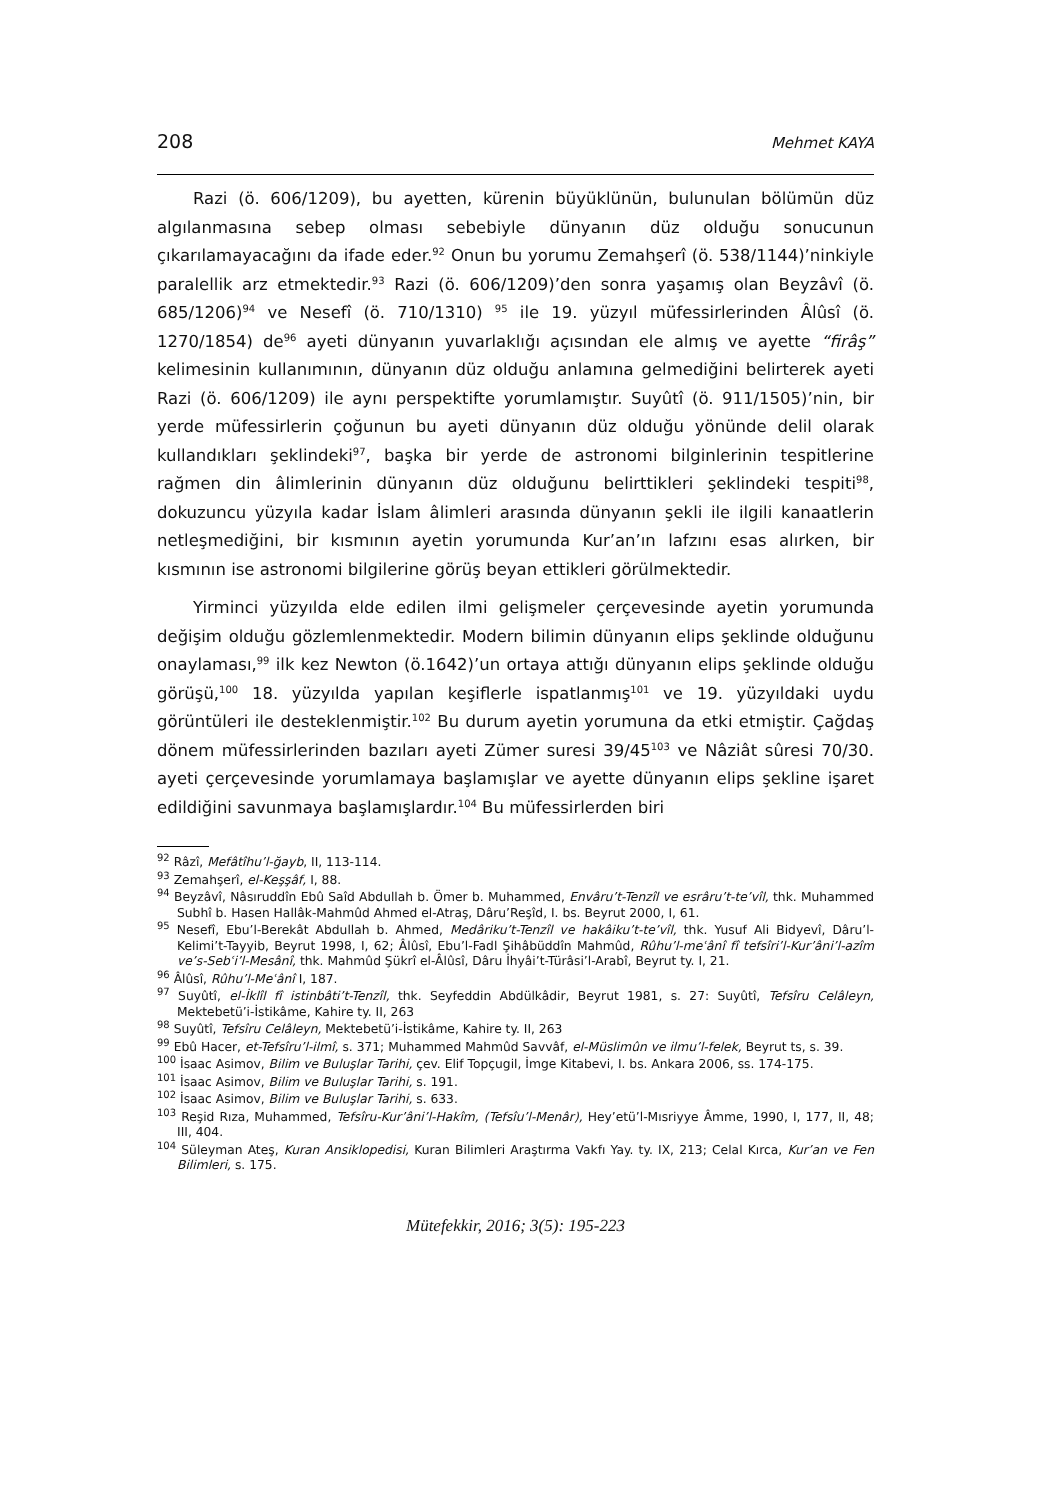208 Mehmet KAYA
Razi (ö. 606/1209), bu ayetten, kürenin büyüklünün, bulunulan bölümün düz algılanmasına sebep olması sebebiyle dünyanın düz olduğu sonucunun çıkarılamayacağını da ifade eder.<sup>92</sup> Onun bu yorumu Zemahşerî (ö. 538/1144)’ninkiyle paralellik arz etmektedir.<sup>93</sup> Razi (ö. 606/1209)’den sonra yaşamış olan Beyzâvî (ö. 685/1206)<sup>94</sup> ve Nesefî (ö. 710/1310) <sup>95</sup> ile 19. yüzyıl müfessirlerinden Âlûsî (ö. 1270/1854) de<sup>96</sup> ayeti dünyanın yuvarlaklığı açısından ele almış ve ayette “firâş” kelimesinin kullanımının, dünyanın düz olduğu anlamına gelmediğini belirterek ayeti Razi (ö. 606/1209) ile aynı perspektifte yorumlamıştır. Suyûtî (ö. 911/1505)’nin, bir yerde müfessirlerin çoğunun bu ayeti dünyanın düz olduğu yönünde delil olarak kullandıkları şeklindeki<sup>97</sup>, başka bir yerde de astronomi bilginlerinin tespitlerine rağmen din âlimlerinin dünyanın düz olduğunu belirttikleri şeklindeki tespiti<sup>98</sup>, dokuzuncu yüzyıla kadar İslam âlimleri arasında dünyanın şekli ile ilgili kanaatlerin netleşmediğini, bir kısmının ayetin yorumunda Kur’an’ın lafzını esas alırken, bir kısmının ise astronomi bilgilerine görüş beyan ettikleri görülmektedir.
Yirminci yüzyılda elde edilen ilmi gelişmeler çerçevesinde ayetin yorumunda değişim olduğu gözlemlenmektedir. Modern bilimin dünyanın elips şeklinde olduğunu onaylaması,<sup>99</sup> ilk kez Newton (ö.1642)’un ortaya attığı dünyanın elips şeklinde olduğu görüşü,<sup>100</sup> 18. yüzyılda yapılan keşiflerle ispatlanmış<sup>101</sup> ve 19. yüzyıldaki uydu görüntüleri ile desteklenmiştir.<sup>102</sup> Bu durum ayetin yorumuna da etki etmiştir. Çağdaş dönem müfessirlerinden bazıları ayeti Zümer suresi 39/45<sup>103</sup> ve Nâziât sûresi 70/30. ayeti çerçevesinde yorumlamaya başlamışlar ve ayette dünyanın elips şekline işaret edildiğini savunmaya başlamışlardır.<sup>104</sup> Bu müfessirlerden biri
<sup>92</sup> Râzî, Mefâtîhu’l-ğayb, II, 113-114.
<sup>93</sup> Zemahşerî, el-Keşşâf, I, 88.
<sup>94</sup> Beyzâvî, Nâsıruddîn Ebû Saîd Abdullah b. Ömer b. Muhammed, Envâru’t-Tenzîl ve esrâru’t-te’vîl, thk. Muhammed Subhî b. Hasen Hallâk-Mahmûd Ahmed el-Atraş, Dâru’Reşîd, I. bs. Beyrut 2000, I, 61.
<sup>95</sup> Nesefî, Ebu’l-Berekât Abdullah b. Ahmed, Medâriku’t-Tenzîl ve hakâiku’t-te’vîl, thk. Yusuf Ali Bidyevî, Dâru’l-Kelimi’t-Tayyib, Beyrut 1998, I, 62; Âlûsî, Ebu’l-Fadl Şihâbüddîn Mahmûd, Rûhu’l-meʿânî fî tefsîri’l-Kur’âni’l-azîm ve’s-Sebʿi’l-Mesânî, thk. Mahmûd Şükrî el-Âlûsî, Dâru İhyâi’t-Türâsi’l-Arabî, Beyrut ty. I, 21.
<sup>96</sup> Âlûsî, Rûhu’l-Meʿânî I, 187.
<sup>97</sup> Suyûtî, el-İklîl fî istinbâti’t-Tenzîl, thk. Seyfeddin Abdülkâdir, Beyrut 1981, s. 27: Suyûtî, Tefsîru Celâleyn, Mektebetü’i-İstikâme, Kahire ty. II, 263
<sup>98</sup> Suyûtî, Tefsîru Celâleyn, Mektebetü’i-İstikâme, Kahire ty. II, 263
<sup>99</sup> Ebû Hacer, et-Tefsîru’l-ilmî, s. 371; Muhammed Mahmûd Savvâf, el-Müslimûn ve ilmu’l-felek, Beyrut ts, s. 39.
<sup>100</sup> İsaac Asimov, Bilim ve Buluşlar Tarihi, çev. Elif Topçugil, İmge Kitabevi, I. bs. Ankara 2006, ss. 174-175.
<sup>101</sup> İsaac Asimov, Bilim ve Buluşlar Tarihi, s. 191.
<sup>102</sup> İsaac Asimov, Bilim ve Buluşlar Tarihi, s. 633.
<sup>103</sup> Reşid Rıza, Muhammed, Tefsîru-Kur’âni’l-Hakîm, (Tefsîu’l-Menâr), Hey’etü’l-Mısriyye Âmme, 1990, I, 177, II, 48; III, 404.
<sup>104</sup> Süleyman Ateş, Kuran Ansiklopedisi, Kuran Bilimleri Araştırma Vakfı Yay. ty. IX, 213; Celal Kırca, Kur’an ve Fen Bilimleri, s. 175.
Mütefekkir, 2016; 3(5): 195-223